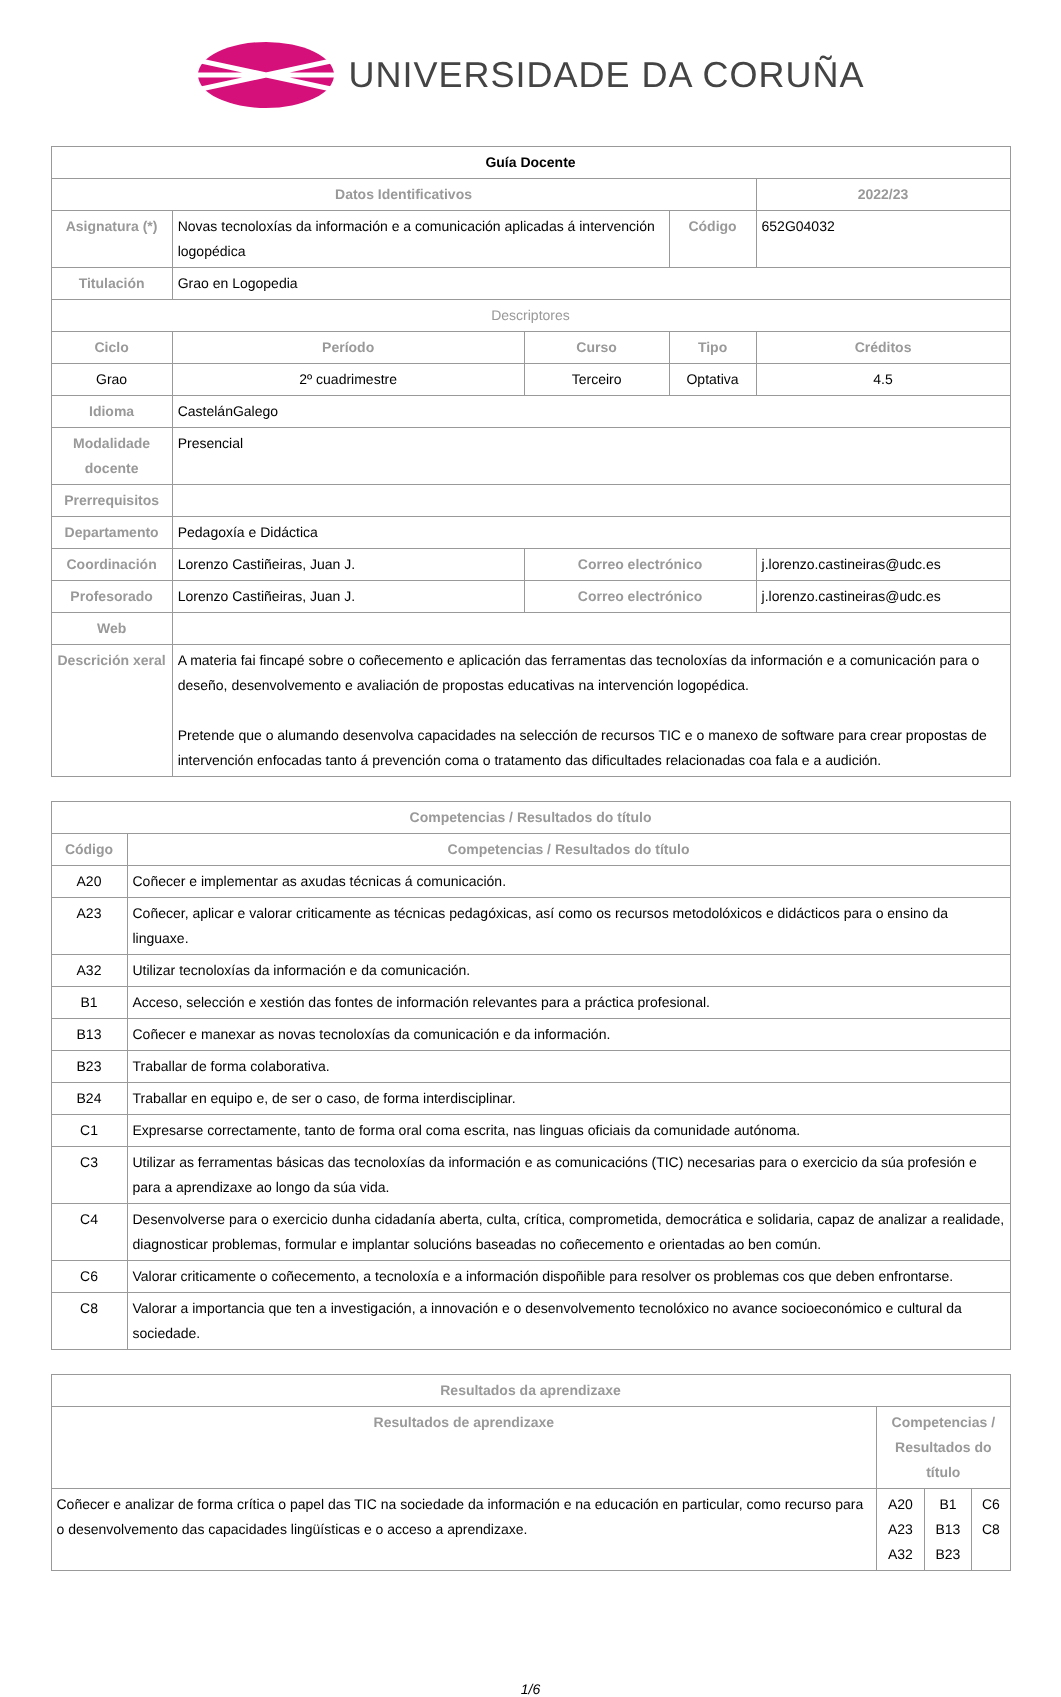UNIVERSIDADE DA CORUÑA
| Guía Docente | | | | | | |
| Datos Identificativos | | | | | 2022/23 | |
| Asignatura (*) | Novas tecnoloxías da información e a comunicación aplicadas á intervención logopédica | | | Código | 652G04032 | |
| Titulación | Grao en Logopedia | | | | | |
| Descriptores | | | | | | |
| Ciclo | | Período | Curso | Tipo | | Créditos |
| Grao | | 2º cuadrimestre | Terceiro | Optativa | | 4.5 |
| Idioma | CastelánGalego | | | | | |
| Modalidade docente | Presencial | | | | | |
| Prerrequisitos | | | | | | |
| Departamento | Pedagoxía e Didáctica | | | | | |
| Coordinación | Lorenzo Castiñeiras, Juan J. | | Correo electrónico | | j.lorenzo.castineiras@udc.es | |
| Profesorado | Lorenzo Castiñeiras, Juan J. | | Correo electrónico | | j.lorenzo.castineiras@udc.es | |
| Web | | | | | | |
| Descrición xeral | A materia fai fincapé sobre o coñecemento e aplicación das ferramentas das tecnoloxías da información e a comunicación para o deseño, desenvolvemento e avaliación de propostas educativas na intervención logopédica. Pretende que o alumando desenvolva capacidades na selección de recursos TIC e o manexo de software para crear propostas de intervención enfocadas tanto á prevención coma o tratamento das dificultades relacionadas coa fala e a audición. | | | | | |
| Competencias / Resultados do título | |
| --- | --- |
| Código | Competencias / Resultados do título |
| A20 | Coñecer e implementar as axudas técnicas á comunicación. |
| A23 | Coñecer, aplicar e valorar criticamente as técnicas pedagóxicas, así como os recursos metodolóxicos e didácticos para o ensino da linguaxe. |
| A32 | Utilizar tecnoloxías da información e da comunicación. |
| B1 | Acceso, selección e xestión das fontes de información relevantes para a práctica profesional. |
| B13 | Coñecer e manexar as novas tecnoloxías da comunicación e da información. |
| B23 | Traballar de forma colaborativa. |
| B24 | Traballar en equipo e, de ser o caso, de forma interdisciplinar. |
| C1 | Expresarse correctamente, tanto de forma oral coma escrita, nas linguas oficiais da comunidade autónoma. |
| C3 | Utilizar as ferramentas básicas das tecnoloxías da información e as comunicacións (TIC) necesarias para o exercicio da súa profesión e para a aprendizaxe ao longo da súa vida. |
| C4 | Desenvolverse para o exercicio dunha cidadanía aberta, culta, crítica, comprometida, democrática e solidaria, capaz de analizar a realidade, diagnosticar problemas, formular e implantar solucións baseadas no coñecemento e orientadas ao ben común. |
| C6 | Valorar criticamente o coñecemento, a tecnoloxía e a información dispoñible para resolver os problemas cos que deben enfrontarse. |
| C8 | Valorar a importancia que ten a investigación, a innovación e o desenvolvemento tecnolóxico no avance socioeconómico e cultural da sociedade. |
| Resultados da aprendizaxe | | | |
| --- | --- | --- | --- |
| Resultados de aprendizaxe | Competencias / Resultados do título | | |
| Coñecer e analizar de forma crítica o papel das TIC na sociedade da información e na educación en particular, como recurso para o desenvolvemento das capacidades lingüísticas e o acceso a aprendizaxe. | A20 A23 A32 | B1 B13 B23 | C6 C8 |
1/6